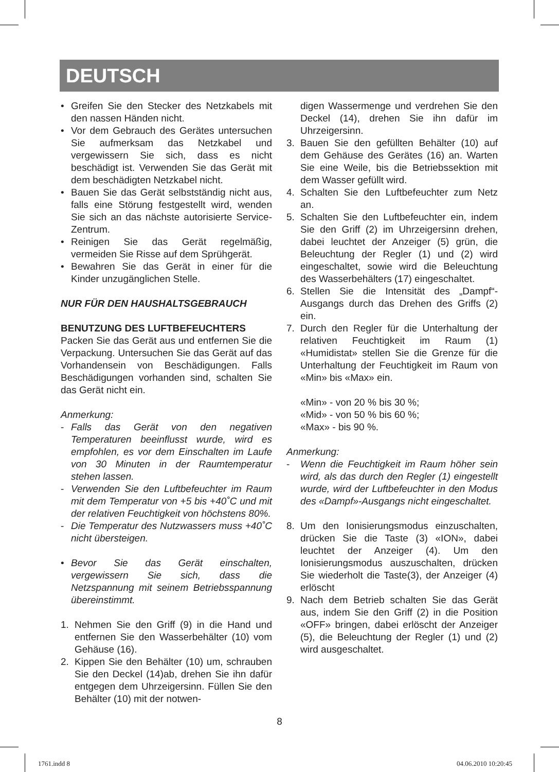DEUTSCH
• Greifen Sie den Stecker des Netzkabels mit den nassen Händen nicht.
• Vor dem Gebrauch des Gerätes untersuchen Sie aufmerksam das Netzkabel und vergewissern Sie sich, dass es nicht beschädigt ist. Verwenden Sie das Gerät mit dem beschädigten Netzkabel nicht.
• Bauen Sie das Gerät selbstständig nicht aus, falls eine Störung festgestellt wird, wenden Sie sich an das nächste autorisierte Service-Zentrum.
• Reinigen Sie das Gerät regelmäßig, vermeiden Sie Risse auf dem Sprühgerät.
• Bewahren Sie das Gerät in einer für die Kinder unzugänglichen Stelle.
NUR FÜR DEN HAUSHALTSGEBRAUCH
BENUTZUNG DES LUFTBEFEUCHTERS
Packen Sie das Gerät aus und entfernen Sie die Verpackung. Untersuchen Sie das Gerät auf das Vorhandensein von Beschädigungen. Falls Beschädigungen vorhanden sind, schalten Sie das Gerät nicht ein.
Anmerkung:
- Falls das Gerät von den negativen Temperaturen beeinflusst wurde, wird es empfohlen, es vor dem Einschalten im Laufe von 30 Minuten in der Raumtemperatur stehen lassen.
- Verwenden Sie den Luftbefeuchter im Raum mit dem Temperatur von +5 bis +40˚C und mit der relativen Feuchtigkeit von höchstens 80%.
- Die Temperatur des Nutzwassers muss +40˚C nicht übersteigen.
• Bevor Sie das Gerät einschalten, vergewissern Sie sich, dass die Netzspannung mit seinem Betriebsspannung übereinstimmt.
1. Nehmen Sie den Griff (9) in die Hand und entfernen Sie den Wasserbehälter (10) vom Gehäuse (16).
2. Kippen Sie den Behälter (10) um, schrauben Sie den Deckel (14)ab, drehen Sie ihn dafür entgegen dem Uhrzeigersinn. Füllen Sie den Behälter (10) mit der notwen-
digen Wassermenge und verdrehen Sie den Deckel (14), drehen Sie ihn dafür im Uhrzeigersinn.
3. Bauen Sie den gefüllten Behälter (10) auf dem Gehäuse des Gerätes (16) an. Warten Sie eine Weile, bis die Betriebssektion mit dem Wasser gefüllt wird.
4. Schalten Sie den Luftbefeuchter zum Netz an.
5. Schalten Sie den Luftbefeuchter ein, indem Sie den Griff (2) im Uhrzeigersinn drehen, dabei leuchtet der Anzeiger (5) grün, die Beleuchtung der Regler (1) und (2) wird eingeschaltet, sowie wird die Beleuchtung des Wasserbehälters (17) eingeschaltet.
6. Stellen Sie die Intensität des „Dampf“-Ausgangs durch das Drehen des Griffs (2) ein.
7. Durch den Regler für die Unterhaltung der relativen Feuchtigkeit im Raum (1) «Humidistat» stellen Sie die Grenze für die Unterhaltung der Feuchtigkeit im Raum von «Min» bis «Max» ein.
«Min» - von 20 % bis 30 %;
«Mid» - von 50 % bis 60 %;
«Max» - bis 90 %.
Anmerkung:
- Wenn die Feuchtigkeit im Raum höher sein wird, als das durch den Regler (1) eingestellt wurde, wird der Luftbefeuchter in den Modus des «Dampf»-Ausgangs nicht eingeschaltet.
8. Um den Ionisierungsmodus einzuschalten, drücken Sie die Taste (3) «ION», dabei leuchtet der Anzeiger (4). Um den Ionisierungsmodus auszuschalten, drücken Sie wiederholt die Taste(3), der Anzeiger (4) erlöscht
9. Nach dem Betrieb schalten Sie das Gerät aus, indem Sie den Griff (2) in die Position «OFF» bringen, dabei erlöscht der Anzeiger (5), die Beleuchtung der Regler (1) und (2) wird ausgeschaltet.
8
1761.indd 8 04.06.2010 10:20:45